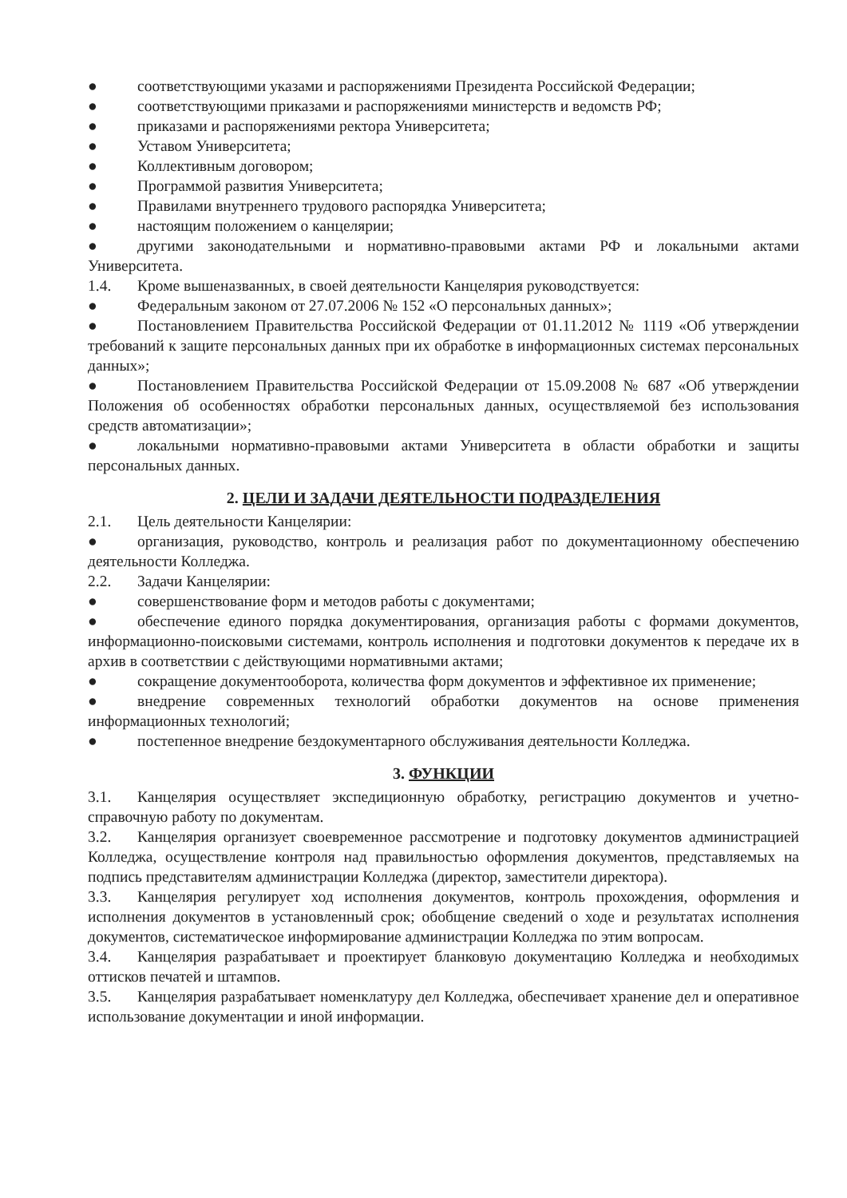● соответствующими указами и распоряжениями Президента Российской Федерации;
● соответствующими приказами и распоряжениями министерств и ведомств РФ;
● приказами и распоряжениями ректора Университета;
● Уставом Университета;
● Коллективным договором;
● Программой развития Университета;
● Правилами внутреннего трудового распорядка Университета;
● настоящим положением о канцелярии;
● другими законодательными и нормативно-правовыми актами РФ и локальными актами Университета.
1.4. Кроме вышеназванных, в своей деятельности Канцелярия руководствуется:
● Федеральным законом от 27.07.2006 № 152 «О персональных данных»;
● Постановлением Правительства Российской Федерации от 01.11.2012 № 1119 «Об утверждении требований к защите персональных данных при их обработке в информационных системах персональных данных»;
● Постановлением Правительства Российской Федерации от 15.09.2008 № 687 «Об утверждении Положения об особенностях обработки персональных данных, осуществляемой без использования средств автоматизации»;
● локальными нормативно-правовыми актами Университета в области обработки и защиты персональных данных.
2. ЦЕЛИ И ЗАДАЧИ ДЕЯТЕЛЬНОСТИ ПОДРАЗДЕЛЕНИЯ
2.1. Цель деятельности Канцелярии:
● организация, руководство, контроль и реализация работ по документационному обеспечению деятельности Колледжа.
2.2. Задачи Канцелярии:
● совершенствование форм и методов работы с документами;
● обеспечение единого порядка документирования, организация работы с формами документов, информационно-поисковыми системами, контроль исполнения и подготовки документов к передаче их в архив в соответствии с действующими нормативными актами;
● сокращение документооборота, количества форм документов и эффективное их применение;
● внедрение современных технологий обработки документов на основе применения информационных технологий;
● постепенное внедрение бездокументарного обслуживания деятельности Колледжа.
3. ФУНКЦИИ
3.1. Канцелярия осуществляет экспедиционную обработку, регистрацию документов и учетно-справочную работу по документам.
3.2. Канцелярия организует своевременное рассмотрение и подготовку документов администрацией Колледжа, осуществление контроля над правильностью оформления документов, представляемых на подпись представителям администрации Колледжа (директор, заместители директора).
3.3. Канцелярия регулирует ход исполнения документов, контроль прохождения, оформления и исполнения документов в установленный срок; обобщение сведений о ходе и результатах исполнения документов, систематическое информирование администрации Колледжа по этим вопросам.
3.4. Канцелярия разрабатывает и проектирует бланковую документацию Колледжа и необходимых оттисков печатей и штампов.
3.5. Канцелярия разрабатывает номенклатуру дел Колледжа, обеспечивает хранение дел и оперативное использование документации и иной информации.